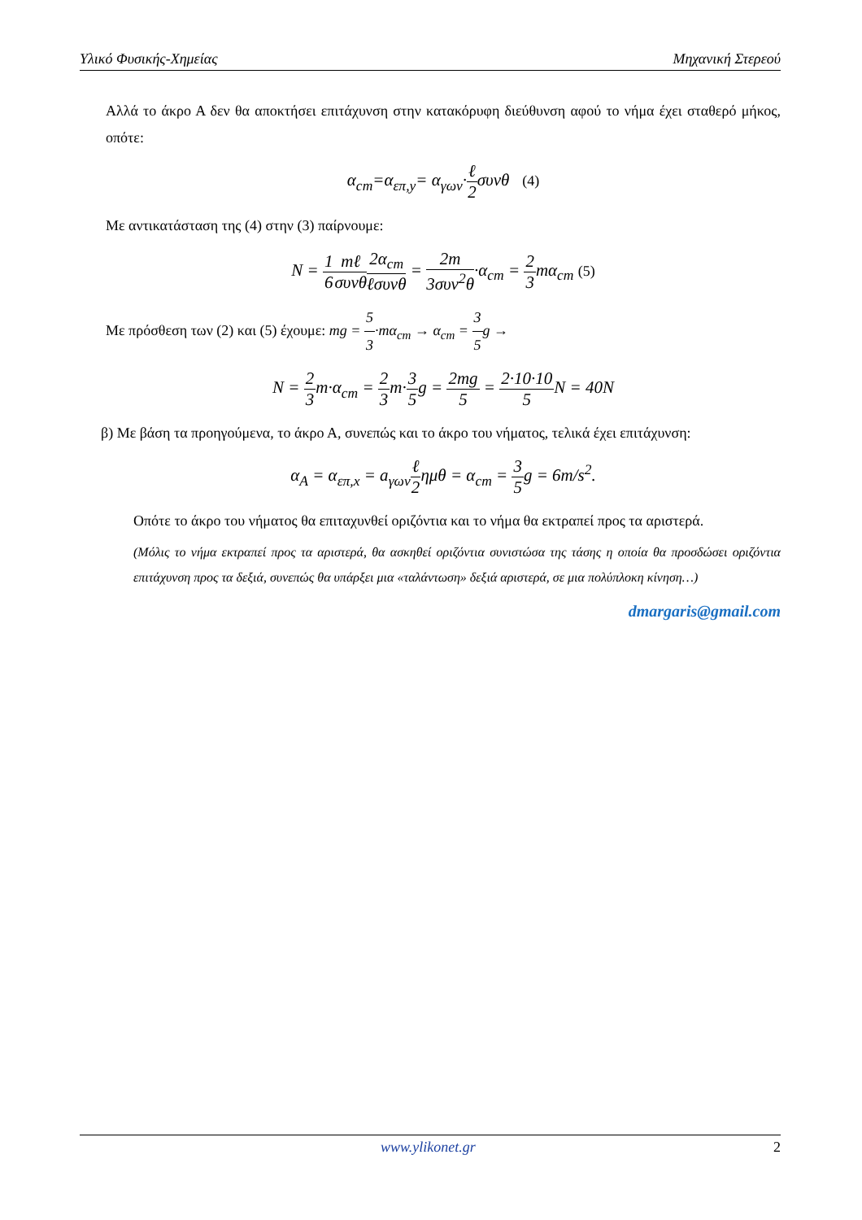Υλικό Φυσικής-Χημείας Μηχανική Στερεού
Αλλά το άκρο Α δεν θα αποκτήσει επιτάχυνση στην κατακόρυφη διεύθυνση αφού το νήμα έχει σταθερό μήκος, οπότε:
α<sub>cm</sub>=α<sub>επ,y</sub>= α<sub>γων</sub>·ℓ 2συνθ (4)
Με αντικατάσταση της (4) στην (3) παίρνουμε:
N = 1 6 mℓ συνθ 2α<sub>cm</sub> ℓσυνθ = 2m 3συν<sup>2</sup>θ·α<sub>cm</sub> = 2 3mα<sub>cm</sub> (5)
Με πρόσθεση των (2) και (5) έχουμε: mg = 5 3·mα<sub>cm</sub> → α<sub>cm</sub> = 3 5g →
N = 2 3m·α<sub>cm</sub> = 2 3m·3 5g = 2mg 5 = 2·10·10 5 N = 40N
β) Με βάση τα προηγούμενα, το άκρο Α, συνεπώς και το άκρο του νήματος, τελικά έχει επιτάχυνση:
α<sub>A</sub> = α<sub>επ,x</sub> = a<sub>γων</sub>ℓ 2ημθ = α<sub>cm</sub> = 3 5g = 6m/s<sup>2</sup>.
Οπότε το άκρο του νήματος θα επιταχυνθεί οριζόντια και το νήμα θα εκτραπεί προς τα αριστερά.
(Μόλις το νήμα εκτραπεί προς τα αριστερά, θα ασκηθεί οριζόντια συνιστώσα της τάσης η οποία θα προσδώσει οριζόντια επιτάχυνση προς τα δεξιά, συνεπώς θα υπάρξει μια «ταλάντωση» δεξιά αριστερά, σε μια πολύπλοκη κίνηση…)
dmargaris@gmail.com
www.ylikonet.gr 2